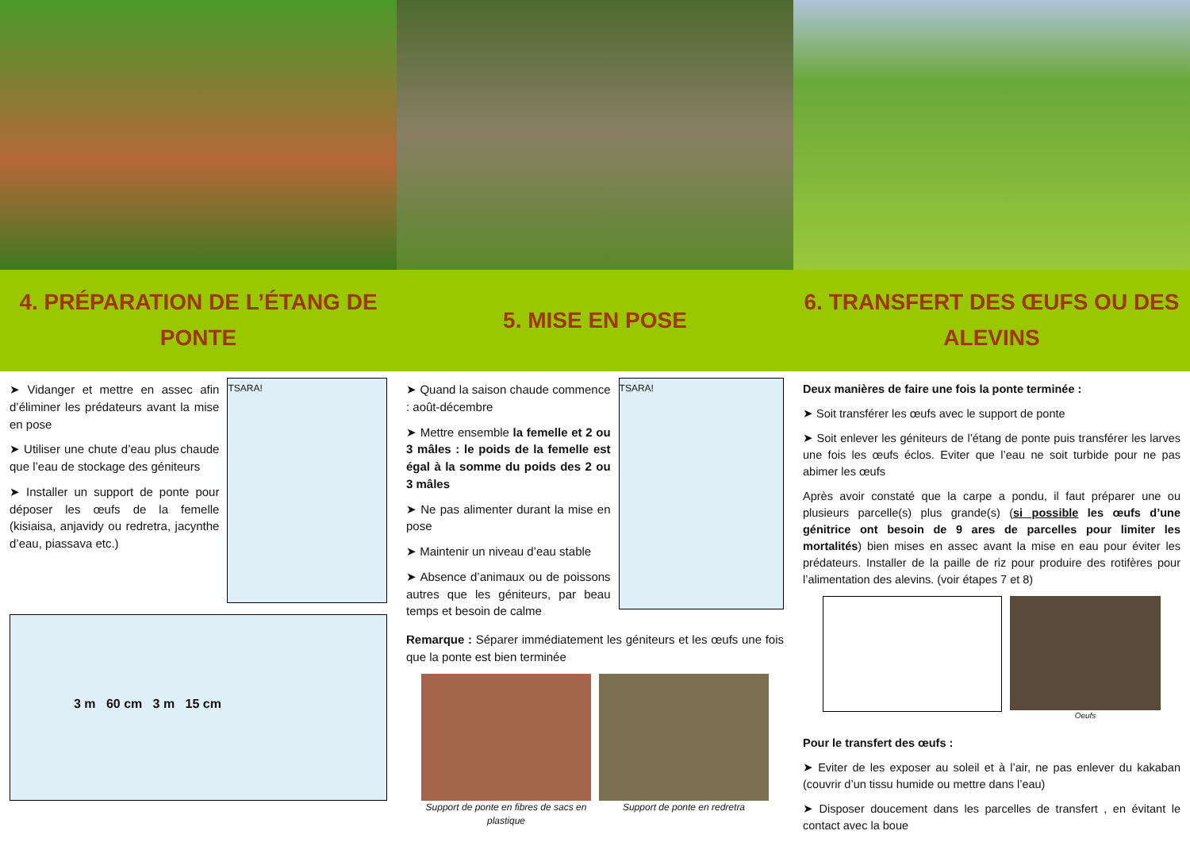4. PRÉPARATION DE L’ÉTANG DE PONTE
➤ Vidanger et mettre en assec afin d’éliminer les prédateurs avant la mise en pose
➤ Utiliser une chute d’eau plus chaude que l’eau de stockage des géniteurs
➤ Installer un support de ponte pour déposer les œufs de la femelle (kisiaisa, anjavidy ou redretra, jacynthe d’eau, piassava etc.)
TSARA!
3 m 60 cm 3 m 15 cm
5. MISE EN POSE
➤ Quand la saison chaude commence : août-décembre
➤ Mettre ensemble la femelle et 2 ou 3 mâles : le poids de la femelle est égal à la somme du poids des 2 ou 3 mâles
➤ Ne pas alimenter durant la mise en pose
➤ Maintenir un niveau d’eau stable
➤ Absence d’animaux ou de poissons autres que les géniteurs, par beau temps et besoin de calme
TSARA!
Remarque : Séparer immédiatement les géniteurs et les œufs une fois que la ponte est bien terminée
Support de ponte en fibres de sacs en plastique
Support de ponte en redretra
6. TRANSFERT DES ŒUFS OU DES ALEVINS
Deux manières de faire une fois la ponte terminée :
➤ Soit transférer les œufs avec le support de ponte
➤ Soit enlever les géniteurs de l’étang de ponte puis transférer les larves une fois les œufs éclos. Eviter que l’eau ne soit turbide pour ne pas abimer les œufs
Après avoir constaté que la carpe a pondu, il faut préparer une ou plusieurs parcelle(s) plus grande(s) (si possible les œufs d’une génitrice ont besoin de 9 ares de parcelles pour limiter les mortalités) bien mises en assec avant la mise en eau pour éviter les prédateurs. Installer de la paille de riz pour produire des rotifères pour l’alimentation des alevins. (voir étapes 7 et 8)
Oeufs
Pour le transfert des œufs :
➤ Eviter de les exposer au soleil et à l’air, ne pas enlever du kakaban (couvrir d’un tissu humide ou mettre dans l’eau)
➤ Disposer doucement dans les parcelles de transfert , en évitant le contact avec la boue